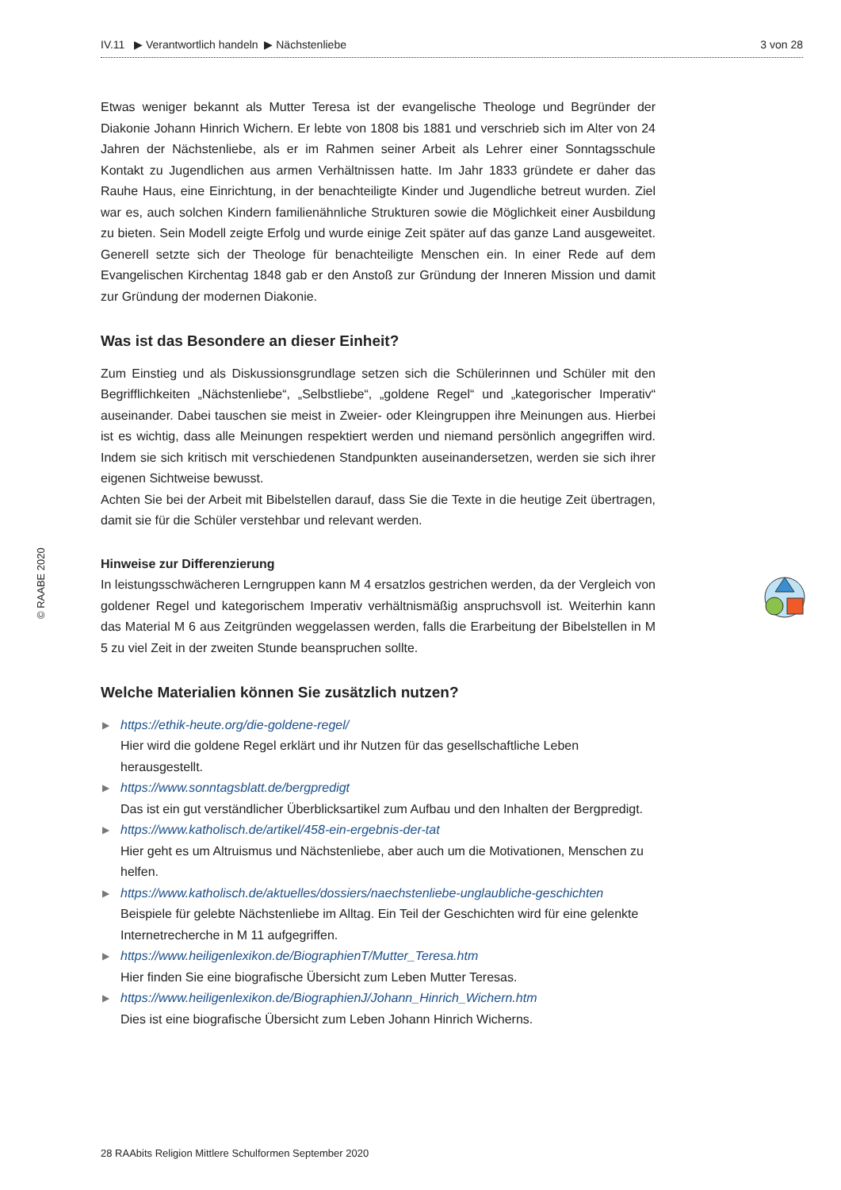IV.11 ▶ Verantwortlich handeln ▶ Nächstenliebe 3 von 28
Etwas weniger bekannt als Mutter Teresa ist der evangelische Theologe und Begründer der Diakonie Johann Hinrich Wichern. Er lebte von 1808 bis 1881 und verschrieb sich im Alter von 24 Jahren der Nächstenliebe, als er im Rahmen seiner Arbeit als Lehrer einer Sonntagsschule Kontakt zu Jugendlichen aus armen Verhältnissen hatte. Im Jahr 1833 gründete er daher das Rauhe Haus, eine Einrichtung, in der benachteiligte Kinder und Jugendliche betreut wurden. Ziel war es, auch solchen Kindern familienähnliche Strukturen sowie die Möglichkeit einer Ausbildung zu bieten. Sein Modell zeigte Erfolg und wurde einige Zeit später auf das ganze Land ausgeweitet. Generell setzte sich der Theologe für benachteiligte Menschen ein. In einer Rede auf dem Evangelischen Kirchentag 1848 gab er den Anstoß zur Gründung der Inneren Mission und damit zur Gründung der modernen Diakonie.
Was ist das Besondere an dieser Einheit?
Zum Einstieg und als Diskussionsgrundlage setzen sich die Schülerinnen und Schüler mit den Begrifflichkeiten „Nächstenliebe“, „Selbstliebe“, „goldene Regel“ und „kategorischer Imperativ“ auseinander. Dabei tauschen sie meist in Zweier- oder Kleingruppen ihre Meinungen aus. Hierbei ist es wichtig, dass alle Meinungen respektiert werden und niemand persönlich angegriffen wird. Indem sie sich kritisch mit verschiedenen Standpunkten auseinandersetzen, werden sie sich ihrer eigenen Sichtweise bewusst.
Achten Sie bei der Arbeit mit Bibelstellen darauf, dass Sie die Texte in die heutige Zeit übertragen, damit sie für die Schüler verstehbar und relevant werden.
Hinweise zur Differenzierung
In leistungsschwächeren Lerngruppen kann M 4 ersatzlos gestrichen werden, da der Vergleich von goldener Regel und kategorischem Imperativ verhältnismäßig anspruchsvoll ist. Weiterhin kann das Material M 6 aus Zeitgründen weggelassen werden, falls die Erarbeitung der Bibelstellen in M 5 zu viel Zeit in der zweiten Stunde beanspruchen sollte.
Welche Materialien können Sie zusätzlich nutzen?
▶ https://ethik-heute.org/die-goldene-regel/
Hier wird die goldene Regel erklärt und ihr Nutzen für das gesellschaftliche Leben herausgestellt.
▶ https://www.sonntagsblatt.de/bergpredigt
Das ist ein gut verständlicher Überblicksartikel zum Aufbau und den Inhalten der Bergpredigt.
▶ https://www.katholisch.de/artikel/458-ein-ergebnis-der-tat
Hier geht es um Altruismus und Nächstenliebe, aber auch um die Motivationen, Menschen zu helfen.
▶ https://www.katholisch.de/aktuelles/dossiers/naechstenliebe-unglaubliche-geschichten
Beispiele für gelebte Nächstenliebe im Alltag. Ein Teil der Geschichten wird für eine gelenkte Internetrecherche in M 11 aufgegriffen.
▶ https://www.heiligenlexikon.de/BiographienT/Mutter_Teresa.htm
Hier finden Sie eine biografische Übersicht zum Leben Mutter Teresas.
▶ https://www.heiligenlexikon.de/BiographienJ/Johann_Hinrich_Wichern.htm
Dies ist eine biografische Übersicht zum Leben Johann Hinrich Wicherns.
© RAABE 2020
28 RAAbits Religion Mittlere Schulformen September 2020